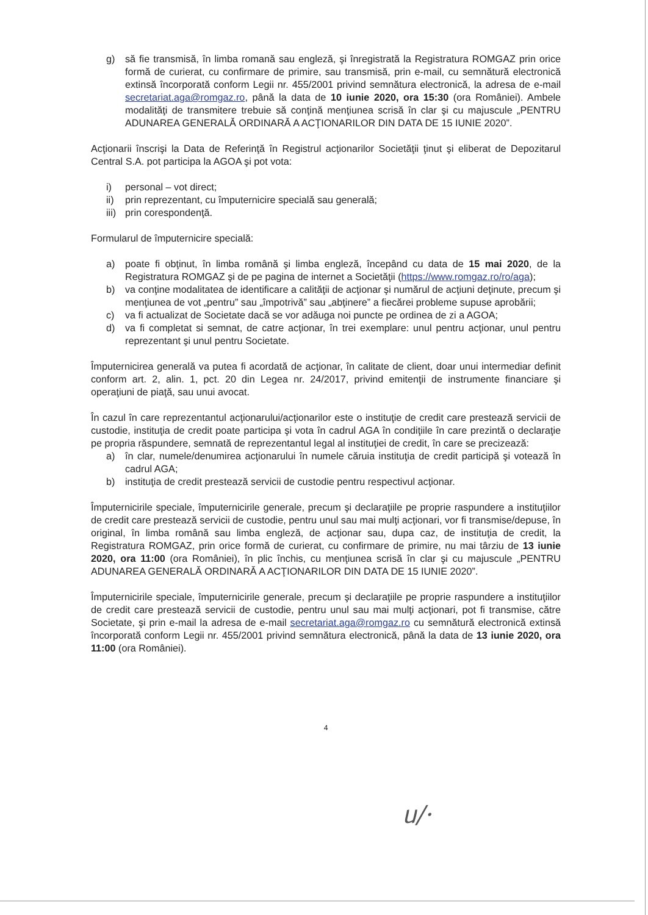g) să fie transmisă, în limba romană sau engleză, şi înregistrată la Registratura ROMGAZ prin orice formă de curierat, cu confirmare de primire, sau transmisă, prin e-mail, cu semnătură electronică extinsă încorporată conform Legii nr. 455/2001 privind semnătura electronică, la adresa de e-mail secretariat.aga@romgaz.ro, până la data de 10 iunie 2020, ora 15:30 (ora României). Ambele modalităţi de transmitere trebuie să conţină menţiunea scrisă în clar şi cu majuscule „PENTRU ADUNAREA GENERALĂ ORDINARĂ A ACŢIONARILOR DIN DATA DE 15 IUNIE 2020”.
Acţionarii înscrişi la Data de Referinţă în Registrul acţionarilor Societăţii ţinut şi eliberat de Depozitarul Central S.A. pot participa la AGOA şi pot vota:
i) personal – vot direct;
ii) prin reprezentant, cu împuternicire specială sau generală;
iii) prin corespondenţă.
Formularul de împuternicire specială:
a) poate fi obţinut, în limba română şi limba engleză, începând cu data de 15 mai 2020, de la Registratura ROMGAZ şi de pe pagina de internet a Societăţii (https://www.romgaz.ro/ro/aga);
b) va conţine modalitatea de identificare a calităţii de acţionar şi numărul de acţiuni deţinute, precum şi menţiunea de vot „pentru” sau „împotrivă” sau „abţinere” a fiecărei probleme supuse aprobării;
c) va fi actualizat de Societate dacă se vor adăuga noi puncte pe ordinea de zi a AGOA;
d) va fi completat si semnat, de catre acţionar, în trei exemplare: unul pentru acţionar, unul pentru reprezentant şi unul pentru Societate.
Împuternicirea generală va putea fi acordată de acţionar, în calitate de client, doar unui intermediar definit conform art. 2, alin. 1, pct. 20 din Legea nr. 24/2017, privind emitenţii de instrumente financiare şi operaţiuni de piaţă, sau unui avocat.
În cazul în care reprezentantul acţionarului/acţionarilor este o instituţie de credit care prestează servicii de custodie, instituţia de credit poate participa şi vota în cadrul AGA în condiţiile în care prezintă o declaraţie pe propria răspundere, semnată de reprezentantul legal al instituţiei de credit, în care se precizează:
a) în clar, numele/denumirea acţionarului în numele căruia instituţia de credit participă şi votează în cadrul AGA;
b) instituţia de credit prestează servicii de custodie pentru respectivul acţionar.
Împuternicirile speciale, împuternicirile generale, precum şi declaraţiile pe proprie raspundere a instituţiilor de credit care prestează servicii de custodie, pentru unul sau mai mulţi acţionari, vor fi transmise/depuse, în original, în limba română sau limba engleză, de acţionar sau, dupa caz, de instituţia de credit, la Registratura ROMGAZ, prin orice formă de curierat, cu confirmare de primire, nu mai târziu de 13 iunie 2020, ora 11:00 (ora României), în plic închis, cu menţiunea scrisă în clar şi cu majuscule „PENTRU ADUNAREA GENERALĂ ORDINARĂ A ACŢIONARILOR DIN DATA DE 15 IUNIE 2020”.
Împuternicirile speciale, împuternicirile generale, precum şi declaraţiile pe proprie raspundere a instituţiilor de credit care prestează servicii de custodie, pentru unul sau mai mulţi acţionari, pot fi transmise, către Societate, şi prin e-mail la adresa de e-mail secretariat.aga@romgaz.ro cu semnătură electronică extinsă încorporată conform Legii nr. 455/2001 privind semnătura electronică, până la data de 13 iunie 2020, ora 11:00 (ora României).
4
ᥙ/·